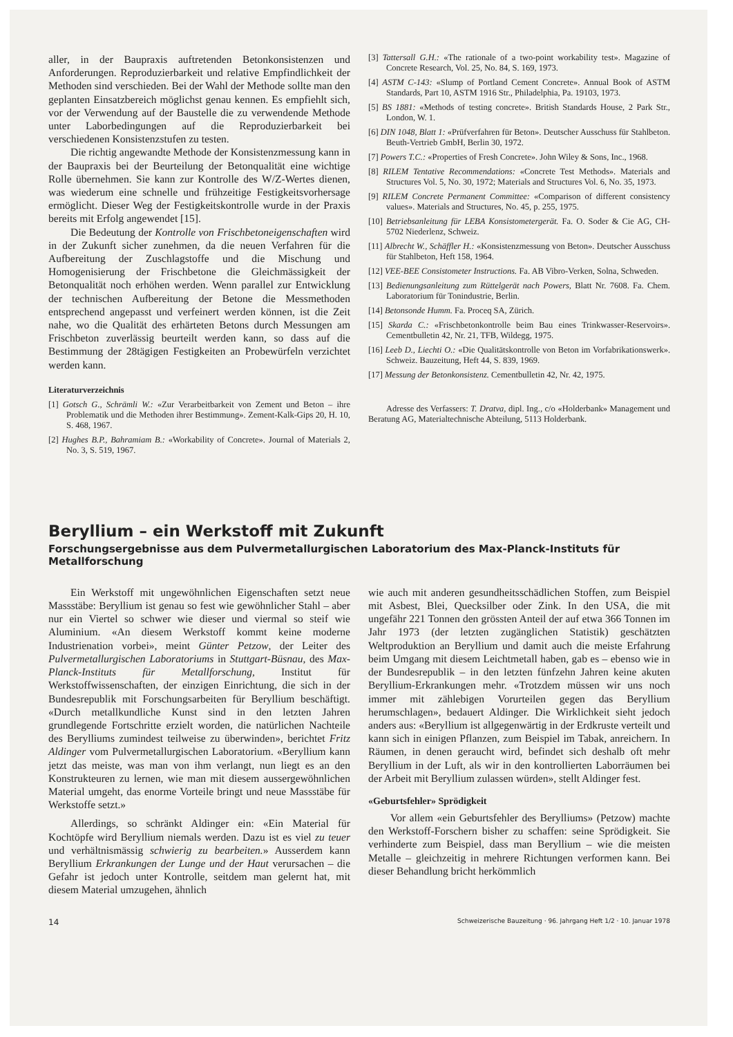aller, in der Baupraxis auftretenden Betonkonsistenzen und Anforderungen. Reproduzierbarkeit und relative Empfindlichkeit der Methoden sind verschieden. Bei der Wahl der Methode sollte man den geplanten Einsatzbereich möglichst genau kennen. Es empfiehlt sich, vor der Verwendung auf der Baustelle die zu verwendende Methode unter Laborbedingungen auf die Reproduzierbarkeit bei verschiedenen Konsistenzstufen zu testen.
Die richtig angewandte Methode der Konsistenzmessung kann in der Baupraxis bei der Beurteilung der Betonqualität eine wichtige Rolle übernehmen. Sie kann zur Kontrolle des W/Z-Wertes dienen, was wiederum eine schnelle und frühzeitige Festigkeitsvorhersage ermöglicht. Dieser Weg der Festigkeitskontrolle wurde in der Praxis bereits mit Erfolg angewendet [15].
Die Bedeutung der Kontrolle von Frischbetoneigenschaften wird in der Zukunft sicher zunehmen, da die neuen Verfahren für die Aufbereitung der Zuschlagstoffe und die Mischung und Homogenisierung der Frischbetone die Gleichmässigkeit der Betonqualität noch erhöhen werden. Wenn parallel zur Entwicklung der technischen Aufbereitung der Betone die Messmethoden entsprechend angepasst und verfeinert werden können, ist die Zeit nahe, wo die Qualität des erhärteten Betons durch Messungen am Frischbeton zuverlässig beurteilt werden kann, so dass auf die Bestimmung der 28tägigen Festigkeiten an Probewürfeln verzichtet werden kann.
Literaturverzeichnis
[1] Gotsch G., Schrämli W.: «Zur Verarbeitbarkeit von Zement und Beton – ihre Problematik und die Methoden ihrer Bestimmung». Zement-Kalk-Gips 20, H. 10, S. 468, 1967.
[2] Hughes B.P., Bahramiam B.: «Workability of Concrete». Journal of Materials 2, No. 3, S. 519, 1967.
[3] Tattersall G.H.: «The rationale of a two-point workability test». Magazine of Concrete Research, Vol. 25, No. 84, S. 169, 1973.
[4] ASTM C-143: «Slump of Portland Cement Concrete». Annual Book of ASTM Standards, Part 10, ASTM 1916 Str., Philadelphia, Pa. 19103, 1973.
[5] BS 1881: «Methods of testing concrete». British Standards House, 2 Park Str., London, W. 1.
[6] DIN 1048, Blatt 1: «Prüfverfahren für Beton». Deutscher Ausschuss für Stahlbeton. Beuth-Vertrieb GmbH, Berlin 30, 1972.
[7] Powers T.C.: «Properties of Fresh Concrete». John Wiley & Sons, Inc., 1968.
[8] RILEM Tentative Recommendations: «Concrete Test Methods». Materials and Structures Vol. 5, No. 30, 1972; Materials and Structures Vol. 6, No. 35, 1973.
[9] RILEM Concrete Permanent Committee: «Comparison of different consistency values». Materials and Structures, No. 45, p. 255, 1975.
[10] Betriebsanleitung für LEBA Konsistometergerät. Fa. O. Soder & Cie AG, CH-5702 Niederlenz, Schweiz.
[11] Albrecht W., Schäffler H.: «Konsistenzmessung von Beton». Deutscher Ausschuss für Stahlbeton, Heft 158, 1964.
[12] VEE-BEE Consistometer Instructions. Fa. AB Vibro-Verken, Solna, Schweden.
[13] Bedienungsanleitung zum Rüttelgerät nach Powers, Blatt Nr. 7608. Fa. Chem. Laboratorium für Tonindustrie, Berlin.
[14] Betonsonde Humm. Fa. Proceq SA, Zürich.
[15] Skarda C.: «Frischbetonkontrolle beim Bau eines Trinkwasser-Reservoirs». Cementbulletin 42, Nr. 21, TFB, Wildegg, 1975.
[16] Leeb D., Liechti O.: «Die Qualitätskontrolle von Beton im Vorfabrikationswerk». Schweiz. Bauzeitung, Heft 44, S. 839, 1969.
[17] Messung der Betonkonsistenz. Cementbulletin 42, Nr. 42, 1975.
Adresse des Verfassers: T. Dratva, dipl. Ing., c/o «Holderbank» Management und Beratung AG, Materialtechnische Abteilung, 5113 Holderbank.
Beryllium – ein Werkstoff mit Zukunft
Forschungsergebnisse aus dem Pulvermetallurgischen Laboratorium des Max-Planck-Instituts für Metallforschung
Ein Werkstoff mit ungewöhnlichen Eigenschaften setzt neue Massstäbe: Beryllium ist genau so fest wie gewöhnlicher Stahl – aber nur ein Viertel so schwer wie dieser und viermal so steif wie Aluminium. «An diesem Werkstoff kommt keine moderne Industrienation vorbei», meint Günter Petzow, der Leiter des Pulvermetallurgischen Laboratoriums in Stuttgart-Büsnau, des Max-Planck-Instituts für Metallforschung, Institut für Werkstoffwissenschaften, der einzigen Einrichtung, die sich in der Bundesrepublik mit Forschungsarbeiten für Beryllium beschäftigt. «Durch metallkundliche Kunst sind in den letzten Jahren grundlegende Fortschritte erzielt worden, die natürlichen Nachteile des Berylliums zumindest teilweise zu überwinden», berichtet Fritz Aldinger vom Pulvermetallurgischen Laboratorium. «Beryllium kann jetzt das meiste, was man von ihm verlangt, nun liegt es an den Konstrukteuren zu lernen, wie man mit diesem aussergewöhnlichen Material umgeht, das enorme Vorteile bringt und neue Massstäbe für Werkstoffe setzt.»
Allerdings, so schränkt Aldinger ein: «Ein Material für Kochtöpfe wird Beryllium niemals werden. Dazu ist es viel zu teuer und verhältnismässig schwierig zu bearbeiten.» Ausserdem kann Beryllium Erkrankungen der Lunge und der Haut verursachen – die Gefahr ist jedoch unter Kontrolle, seitdem man gelernt hat, mit diesem Material umzugehen, ähnlich
wie auch mit anderen gesundheitsschädlichen Stoffen, zum Beispiel mit Asbest, Blei, Quecksilber oder Zink. In den USA, die mit ungefähr 221 Tonnen den grössten Anteil der auf etwa 366 Tonnen im Jahr 1973 (der letzten zugänglichen Statistik) geschätzten Weltproduktion an Beryllium und damit auch die meiste Erfahrung beim Umgang mit diesem Leichtmetall haben, gab es – ebenso wie in der Bundesrepublik – in den letzten fünfzehn Jahren keine akuten Beryllium-Erkrankungen mehr. «Trotzdem müssen wir uns noch immer mit zählebigen Vorurteilen gegen das Beryllium herumschlagen», bedauert Aldinger. Die Wirklichkeit sieht jedoch anders aus: «Beryllium ist allgegenwärtig in der Erdkruste verteilt und kann sich in einigen Pflanzen, zum Beispiel im Tabak, anreichern. In Räumen, in denen geraucht wird, befindet sich deshalb oft mehr Beryllium in der Luft, als wir in den kontrollierten Laborräumen bei der Arbeit mit Beryllium zulassen würden», stellt Aldinger fest.
«Geburtsfehler» Sprödigkeit
Vor allem «ein Geburtsfehler des Berylliums» (Petzow) machte den Werkstoff-Forschern bisher zu schaffen: seine Sprödigkeit. Sie verhinderte zum Beispiel, dass man Beryllium – wie die meisten Metalle – gleichzeitig in mehrere Richtungen verformen kann. Bei dieser Behandlung bricht herkömmlich
14 Schweizerische Bauzeitung · 96. Jahrgang Heft 1/2 · 10. Januar 1978